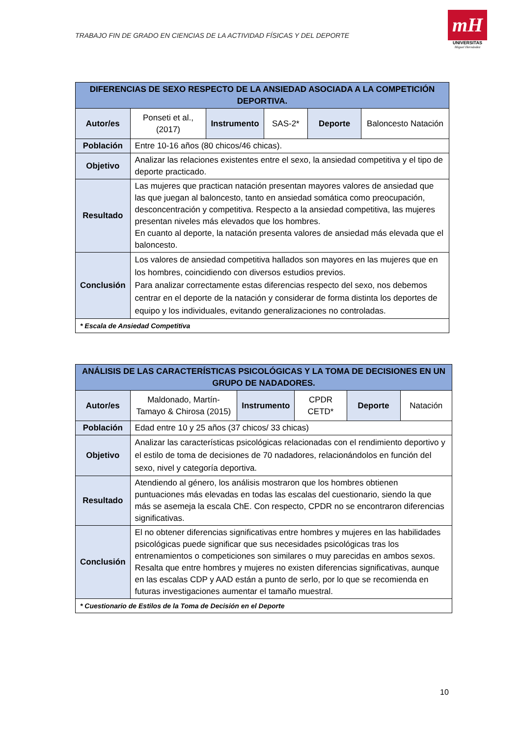TRABAJO FIN DE GRADO EN CIENCIAS DE LA ACTIVIDAD FÍSICAS Y DEL DEPORTE
mH
UNIVERSITAS
Miguel Hernández
| DIFERENCIAS DE SEXO RESPECTO DE LA ANSIEDAD ASOCIADA A LA COMPETICIÓN DEPORTIVA. | | | | | |
| --- | --- | --- | --- | --- | --- |
| Autor/es | Ponseti et al., (2017) | Instrumento | SAS-2* | Deporte | Baloncesto Natación |
| Población | Entre 10-16 años (80 chicos/46 chicas). | | | | |
| Objetivo | Analizar las relaciones existentes entre el sexo, la ansiedad competitiva y el tipo de deporte practicado. | | | | |
| Resultado | Las mujeres que practican natación presentan mayores valores de ansiedad que las que juegan al baloncesto, tanto en ansiedad somática como preocupación, desconcentración y competitiva. Respecto a la ansiedad competitiva, las mujeres presentan niveles más elevados que los hombres. En cuanto al deporte, la natación presenta valores de ansiedad más elevada que el baloncesto. | | | | |
| Conclusión | Los valores de ansiedad competitiva hallados son mayores en las mujeres que en los hombres, coincidiendo con diversos estudios previos. Para analizar correctamente estas diferencias respecto del sexo, nos debemos centrar en el deporte de la natación y considerar de forma distinta los deportes de equipo y los individuales, evitando generalizaciones no controladas. | | | | |
| * Escala de Ansiedad Competitiva | | | | | |
| ANÁLISIS DE LAS CARACTERÍSTICAS PSICOLÓGICAS Y LA TOMA DE DECISIONES EN UN GRUPO DE NADADORES. | | | | | |
| --- | --- | --- | --- | --- | --- |
| Autor/es | Maldonado, Martín-Tamayo & Chirosa (2015) | Instrumento | CPDR CETD* | Deporte | Natación |
| Población | Edad entre 10 y 25 años (37 chicos/ 33 chicas) | | | | |
| Objetivo | Analizar las características psicológicas relacionadas con el rendimiento deportivo y el estilo de toma de decisiones de 70 nadadores, relacionándolos en función del sexo, nivel y categoría deportiva. | | | | |
| Resultado | Atendiendo al género, los análisis mostraron que los hombres obtienen puntuaciones más elevadas en todas las escalas del cuestionario, siendo la que más se asemeja la escala ChE. Con respecto, CPDR no se encontraron diferencias significativas. | | | | |
| Conclusión | El no obtener diferencias significativas entre hombres y mujeres en las habilidades psicológicas puede significar que sus necesidades psicológicas tras los entrenamientos o competiciones son similares o muy parecidas en ambos sexos. Resalta que entre hombres y mujeres no existen diferencias significativas, aunque en las escalas CDP y AAD están a punto de serlo, por lo que se recomienda en futuras investigaciones aumentar el tamaño muestral. | | | | |
| * Cuestionario de Estilos de la Toma de Decisión en el Deporte | | | | | |
10